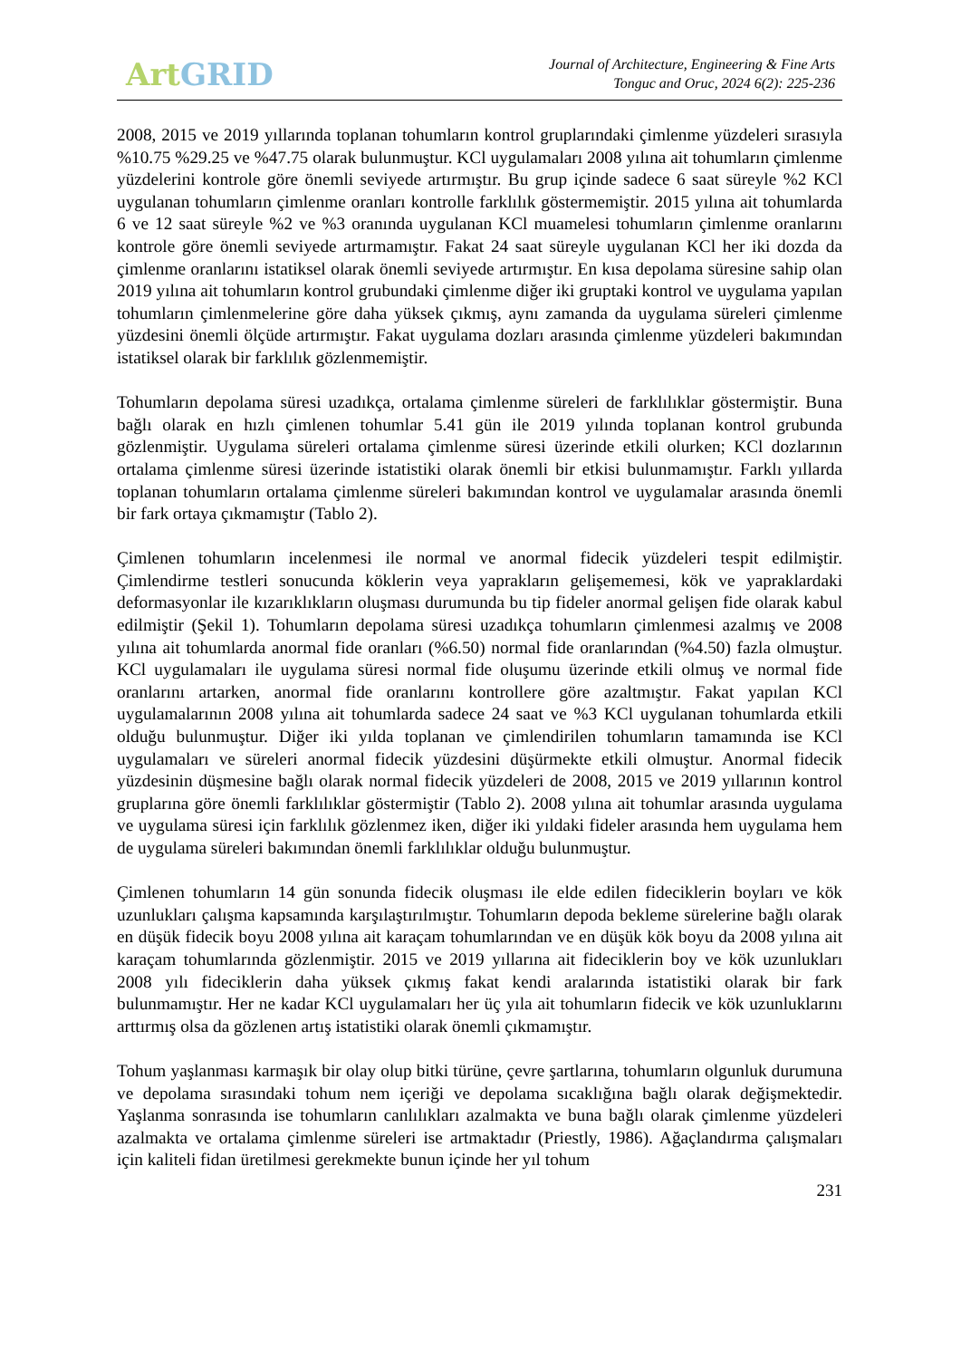Art GRID
Journal of Architecture, Engineering & Fine Arts
Tonguc and Oruc, 2024 6(2): 225-236
2008, 2015 ve 2019 yıllarında toplanan tohumların kontrol gruplarındaki çimlenme yüzdeleri sırasıyla %10.75 %29.25 ve %47.75 olarak bulunmuştur. KCl uygulamaları 2008 yılına ait tohumların çimlenme yüzdelerini kontrole göre önemli seviyede artırmıştır. Bu grup içinde sadece 6 saat süreyle %2 KCl uygulanan tohumların çimlenme oranları kontrolle farklılık göstermemiştir. 2015 yılına ait tohumlarda 6 ve 12 saat süreyle %2 ve %3 oranında uygulanan KCl muamelesi tohumların çimlenme oranlarını kontrole göre önemli seviyede artırmamıştır. Fakat 24 saat süreyle uygulanan KCl her iki dozda da çimlenme oranlarını istatiksel olarak önemli seviyede artırmıştır. En kısa depolama süresine sahip olan 2019 yılına ait tohumların kontrol grubundaki çimlenme diğer iki gruptaki kontrol ve uygulama yapılan tohumların çimlenmelerine göre daha yüksek çıkmış, aynı zamanda da uygulama süreleri çimlenme yüzdesini önemli ölçüde artırmıştır. Fakat uygulama dozları arasında çimlenme yüzdeleri bakımından istatiksel olarak bir farklılık gözlenmemiştir.
Tohumların depolama süresi uzadıkça, ortalama çimlenme süreleri de farklılıklar göstermiştir. Buna bağlı olarak en hızlı çimlenen tohumlar 5.41 gün ile 2019 yılında toplanan kontrol grubunda gözlenmiştir. Uygulama süreleri ortalama çimlenme süresi üzerinde etkili olurken; KCl dozlarının ortalama çimlenme süresi üzerinde istatistiki olarak önemli bir etkisi bulunmamıştır. Farklı yıllarda toplanan tohumların ortalama çimlenme süreleri bakımından kontrol ve uygulamalar arasında önemli bir fark ortaya çıkmamıştır (Tablo 2).
Çimlenen tohumların incelenmesi ile normal ve anormal fidecik yüzdeleri tespit edilmiştir. Çimlendirme testleri sonucunda köklerin veya yaprakların gelişememesi, kök ve yapraklardaki deformasyonlar ile kızarıklıkların oluşması durumunda bu tip fideler anormal gelişen fide olarak kabul edilmiştir (Şekil 1). Tohumların depolama süresi uzadıkça tohumların çimlenmesi azalmış ve 2008 yılına ait tohumlarda anormal fide oranları (%6.50) normal fide oranlarından (%4.50) fazla olmuştur. KCl uygulamaları ile uygulama süresi normal fide oluşumu üzerinde etkili olmuş ve normal fide oranlarını artarken, anormal fide oranlarını kontrollere göre azaltmıştır. Fakat yapılan KCl uygulamalarının 2008 yılına ait tohumlarda sadece 24 saat ve %3 KCl uygulanan tohumlarda etkili olduğu bulunmuştur. Diğer iki yılda toplanan ve çimlendirilen tohumların tamamında ise KCl uygulamaları ve süreleri anormal fidecik yüzdesini düşürmekte etkili olmuştur. Anormal fidecik yüzdesinin düşmesine bağlı olarak normal fidecik yüzdeleri de 2008, 2015 ve 2019 yıllarının kontrol gruplarına göre önemli farklılıklar göstermiştir (Tablo 2). 2008 yılına ait tohumlar arasında uygulama ve uygulama süresi için farklılık gözlenmez iken, diğer iki yıldaki fideler arasında hem uygulama hem de uygulama süreleri bakımından önemli farklılıklar olduğu bulunmuştur.
Çimlenen tohumların 14 gün sonunda fidecik oluşması ile elde edilen fideciklerin boyları ve kök uzunlukları çalışma kapsamında karşılaştırılmıştır. Tohumların depoda bekleme sürelerine bağlı olarak en düşük fidecik boyu 2008 yılına ait karaçam tohumlarından ve en düşük kök boyu da 2008 yılına ait karaçam tohumlarında gözlenmiştir. 2015 ve 2019 yıllarına ait fideciklerin boy ve kök uzunlukları 2008 yılı fideciklerin daha yüksek çıkmış fakat kendi aralarında istatistiki olarak bir fark bulunmamıştır. Her ne kadar KCl uygulamaları her üç yıla ait tohumların fidecik ve kök uzunluklarını arttırmış olsa da gözlenen artış istatistiki olarak önemli çıkmamıştır.
Tohum yaşlanması karmaşık bir olay olup bitki türüne, çevre şartlarına, tohumların olgunluk durumuna ve depolama sırasındaki tohum nem içeriği ve depolama sıcaklığına bağlı olarak değişmektedir. Yaşlanma sonrasında ise tohumların canlılıkları azalmakta ve buna bağlı olarak çimlenme yüzdeleri azalmakta ve ortalama çimlenme süreleri ise artmaktadır (Priestly, 1986). Ağaçlandırma çalışmaları için kaliteli fidan üretilmesi gerekmekte bunun içinde her yıl tohum
231